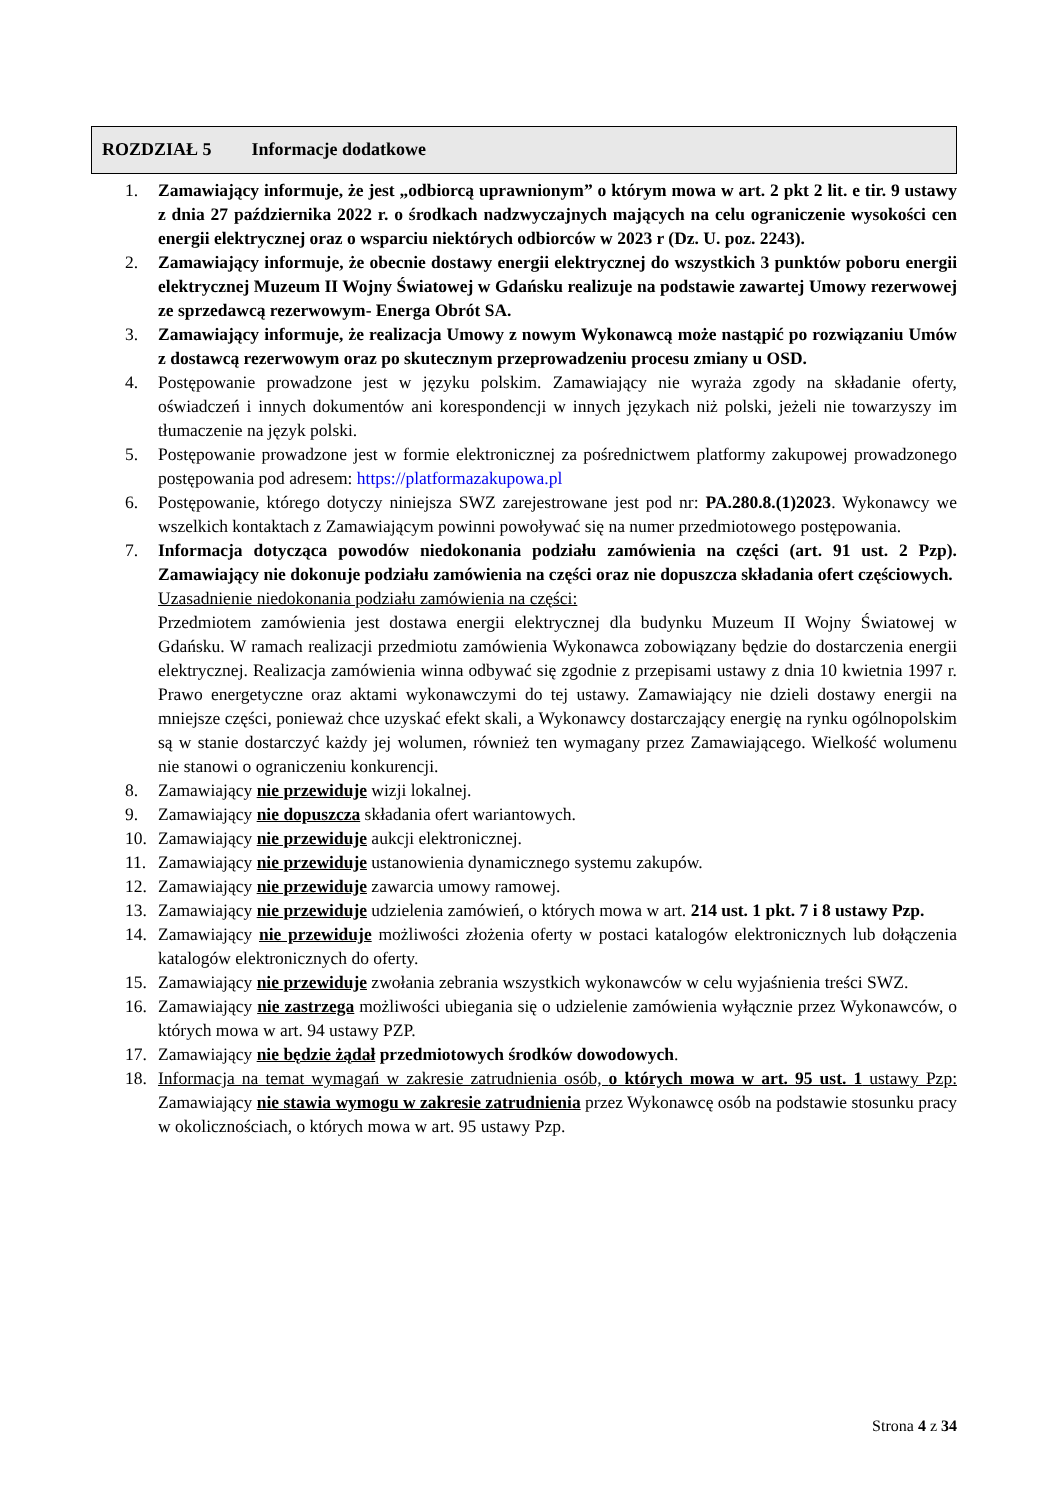ROZDZIAŁ 5 Informacje dodatkowe
1. Zamawiający informuje, że jest „odbiorcą uprawnionym” o którym mowa w art. 2 pkt 2 lit. e tir. 9 ustawy z dnia 27 października 2022 r. o środkach nadzwyczajnych mających na celu ograniczenie wysokości cen energii elektrycznej oraz o wsparciu niektórych odbiorców w 2023 r (Dz. U. poz. 2243).
2. Zamawiający informuje, że obecnie dostawy energii elektrycznej do wszystkich 3 punktów poboru energii elektrycznej Muzeum II Wojny Światowej w Gdańsku realizuje na podstawie zawartej Umowy rezerwowej ze sprzedawcą rezerwowym- Energa Obrót SA.
3. Zamawiający informuje, że realizacja Umowy z nowym Wykonawcą może nastąpić po rozwiązaniu Umów z dostawcą rezerwowym oraz po skutecznym przeprowadzeniu procesu zmiany u OSD.
4. Postępowanie prowadzone jest w języku polskim. Zamawiający nie wyraża zgody na składanie oferty, oświadczeń i innych dokumentów ani korespondencji w innych językach niż polski, jeżeli nie towarzyszy im tłumaczenie na język polski.
5. Postępowanie prowadzone jest w formie elektronicznej za pośrednictwem platformy zakupowej prowadzonego postępowania pod adresem: https://platformazakupowa.pl
6. Postępowanie, którego dotyczy niniejsza SWZ zarejestrowane jest pod nr: PA.280.8.(1)2023. Wykonawcy we wszelkich kontaktach z Zamawiającym powinni powoływać się na numer przedmiotowego postępowania.
7. Informacja dotycząca powodów niedokonania podziału zamówienia na części (art. 91 ust. 2 Pzp). Zamawiający nie dokonuje podziału zamówienia na części oraz nie dopuszcza składania ofert częściowych.
Uzasadnienie niedokonania podziału zamówienia na części:
Przedmiotem zamówienia jest dostawa energii elektrycznej dla budynku Muzeum II Wojny Światowej w Gdańsku. W ramach realizacji przedmiotu zamówienia Wykonawca zobowiązany będzie do dostarczenia energii elektrycznej. Realizacja zamówienia winna odbywać się zgodnie z przepisami ustawy z dnia 10 kwietnia 1997 r. Prawo energetyczne oraz aktami wykonawczymi do tej ustawy. Zamawiający nie dzieli dostawy energii na mniejsze części, ponieważ chce uzyskać efekt skali, a Wykonawcy dostarczający energię na rynku ogólnopolskim są w stanie dostarczyć każdy jej wolumen, również ten wymagany przez Zamawiającego. Wielkość wolumenu nie stanowi o ograniczeniu konkurencji.
8. Zamawiający nie przewiduje wizji lokalnej.
9. Zamawiający nie dopuszcza składania ofert wariantowych.
10. Zamawiający nie przewiduje aukcji elektronicznej.
11. Zamawiający nie przewiduje ustanowienia dynamicznego systemu zakupów.
12. Zamawiający nie przewiduje zawarcia umowy ramowej.
13. Zamawiający nie przewiduje udzielenia zamówień, o których mowa w art. 214 ust. 1 pkt. 7 i 8 ustawy Pzp.
14. Zamawiający nie przewiduje możliwości złożenia oferty w postaci katalogów elektronicznych lub dołączenia katalogów elektronicznych do oferty.
15. Zamawiający nie przewiduje zwołania zebrania wszystkich wykonawców w celu wyjaśnienia treści SWZ.
16. Zamawiający nie zastrzega możliwości ubiegania się o udzielenie zamówienia wyłącznie przez Wykonawców, o których mowa w art. 94 ustawy PZP.
17. Zamawiający nie będzie żądał przedmiotowych środków dowodowych.
18. Informacja na temat wymagań w zakresie zatrudnienia osób, o których mowa w art. 95 ust. 1 ustawy Pzp: Zamawiający nie stawia wymogu w zakresie zatrudnienia przez Wykonawcę osób na podstawie stosunku pracy w okolicznościach, o których mowa w art. 95 ustawy Pzp.
Strona 4 z 34